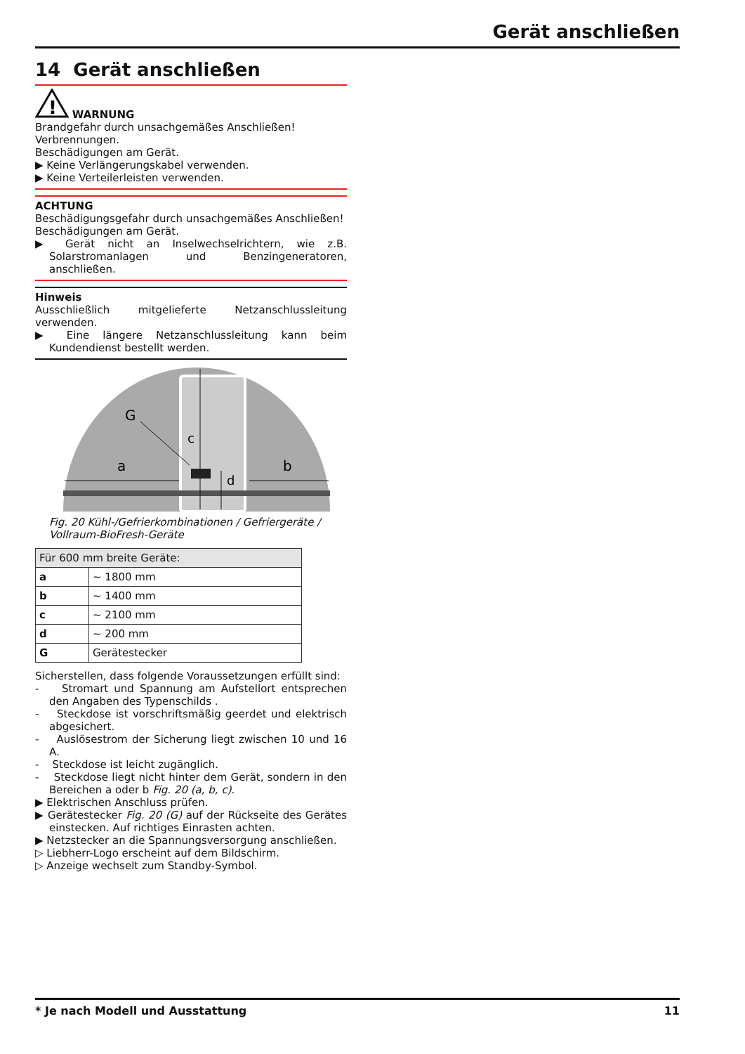Gerät anschließen
14 Gerät anschließen
!
WARNUNG
Brandgefahr durch unsachgemäßes Anschließen!
Verbrennungen.
Beschädigungen am Gerät.
▶ Keine Verlängerungskabel verwenden.
▶ Keine Verteilerleisten verwenden.
ACHTUNG
Beschädigungsgefahr durch unsachgemäßes Anschließen!
Beschädigungen am Gerät.
▶ Gerät nicht an Inselwechselrichtern, wie z.B. Solarstromanlagen und Benzingeneratoren, anschließen.
Hinweis
Ausschließlich mitgelieferte Netzanschlussleitung verwenden.
▶ Eine längere Netzanschlussleitung kann beim Kundendienst bestellt werden.
G
c
a
b
d
Fig. 20 Kühl-/Gefrierkombinationen / Gefriergeräte / Vollraum-BioFresh-Geräte
| Für 600 mm breite Geräte: | |
| a | ~ 1800 mm |
| b | ~ 1400 mm |
| c | ~ 2100 mm |
| d | ~ 200 mm |
| G | Gerätestecker |
Sicherstellen, dass folgende Voraussetzungen erfüllt sind:
- Stromart und Spannung am Aufstellort entsprechen den Angaben des Typenschilds .
- Steckdose ist vorschriftsmäßig geerdet und elektrisch abgesichert.
- Auslösestrom der Sicherung liegt zwischen 10 und 16 A.
- Steckdose ist leicht zugänglich.
- Steckdose liegt nicht hinter dem Gerät, sondern in den Bereichen a oder b Fig. 20 (a, b, c).
▶ Elektrischen Anschluss prüfen.
▶ Gerätestecker Fig. 20 (G) auf der Rückseite des Gerätes einstecken. Auf richtiges Einrasten achten.
▶ Netzstecker an die Spannungsversorgung anschließen.
▷ Liebherr-Logo erscheint auf dem Bildschirm.
▷ Anzeige wechselt zum Standby-Symbol.
* Je nach Modell und Ausstattung 11